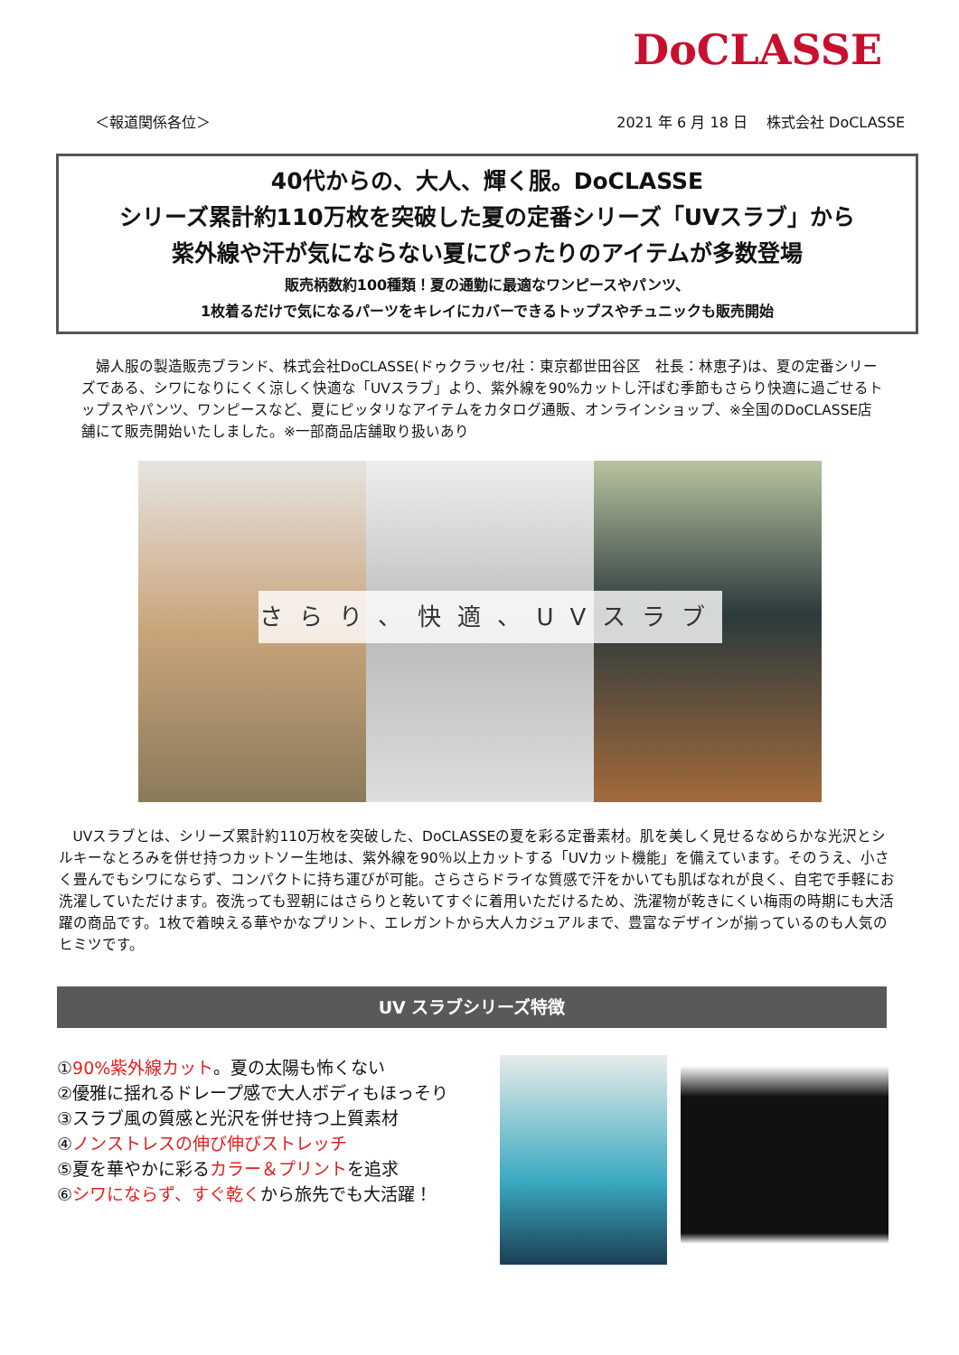DoCLASSE
＜報道関係各位＞ 2021 年 6 月 18 日　 株式会社 DoCLASSE
40代からの、大人、輝く服。DoCLASSE
シリーズ累計約110万枚を突破した夏の定番シリーズ「UVスラブ」から
紫外線や汗が気にならない夏にぴったりのアイテムが多数登場
販売柄数約100種類！夏の通勤に最適なワンピースやパンツ、
1枚着るだけで気になるパーツをキレイにカバーできるトップスやチュニックも販売開始
婦人服の製造販売ブランド、株式会社DoCLASSE(ドゥクラッセ/社：東京都世田谷区　社長：林恵子)は、夏の定番シリーズである、シワになりにくく涼しく快適な「UVスラブ」より、紫外線を90%カットし汗ばむ季節もさらり快適に過ごせるトップスやパンツ、ワンピースなど、夏にピッタリなアイテムをカタログ通販、オンラインショップ、※全国のDoCLASSE店舗にて販売開始いたしました。※一部商品店舗取り扱いあり
さらり、快適、UVスラブ
UVスラブとは、シリーズ累計約110万枚を突破した、DoCLASSEの夏を彩る定番素材。肌を美しく見せるなめらかな光沢とシルキーなとろみを併せ持つカットソー生地は、紫外線を90％以上カットする「UVカット機能」を備えています。そのうえ、小さく畳んでもシワにならず、コンパクトに持ち運びが可能。さらさらドライな質感で汗をかいても肌ばなれが良く、自宅で手軽にお洗濯していただけます。夜洗っても翌朝にはさらりと乾いてすぐに着用いただけるため、洗濯物が乾きにくい梅雨の時期にも大活躍の商品です。1枚で着映える華やかなプリント、エレガントから大人カジュアルまで、豊富なデザインが揃っているのも人気のヒミツです。
UV スラブシリーズ特徴
①90%紫外線カット。夏の太陽も怖くない
②優雅に揺れるドレープ感で大人ボディもほっそり
③スラブ風の質感と光沢を併せ持つ上質素材
④ノンストレスの伸び伸びストレッチ
⑤夏を華やかに彩るカラー＆プリントを追求
⑥シワにならず、すぐ乾くから旅先でも大活躍！